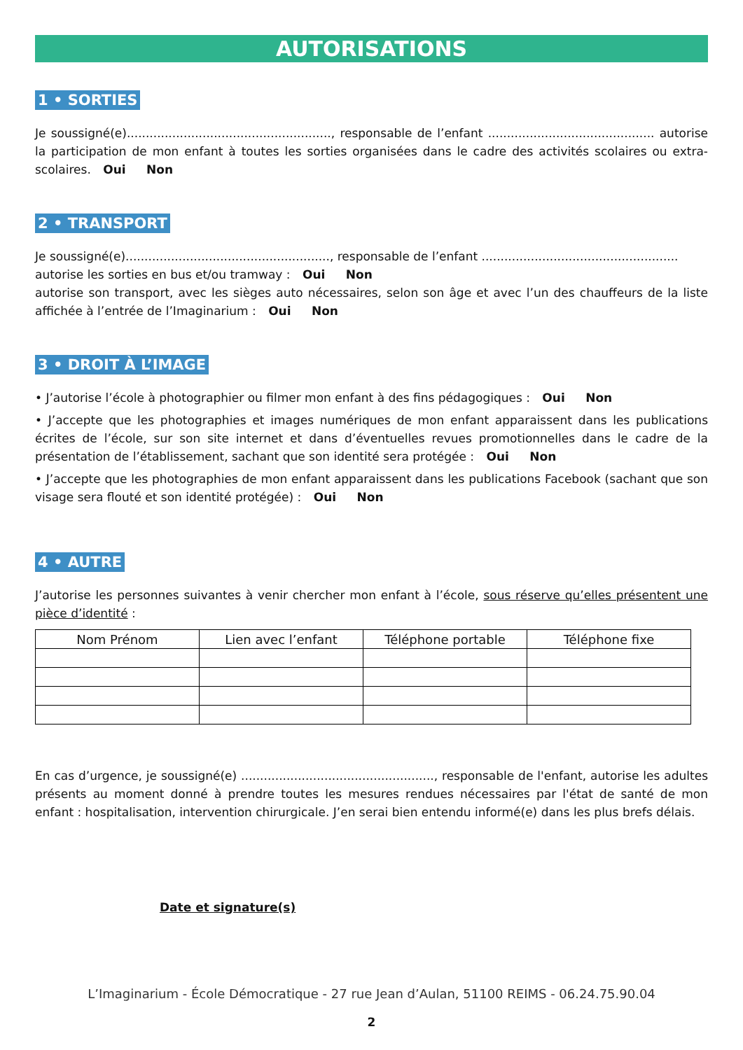AUTORISATIONS
1 • SORTIES
Je soussigné(e)......................................................, responsable de l’enfant ............................................ autorise la participation de mon enfant à toutes les sorties organisées dans le cadre des activités scolaires ou extra-scolaires. Oui Non
2 • TRANSPORT
Je soussigné(e)......................................................, responsable de l’enfant ....................................................
autorise les sorties en bus et/ou tramway : Oui Non
autorise son transport, avec les sièges auto nécessaires, selon son âge et avec l’un des chauffeurs de la liste affichée à l’entrée de l’Imaginarium : Oui Non
3 • DROIT À L’IMAGE
• J’autorise l’école à photographier ou filmer mon enfant à des fins pédagogiques : Oui Non
• J’accepte que les photographies et images numériques de mon enfant apparaissent dans les publications écrites de l’école, sur son site internet et dans d’éventuelles revues promotionnelles dans le cadre de la présentation de l’établissement, sachant que son identité sera protégée : Oui Non
• J’accepte que les photographies de mon enfant apparaissent dans les publications Facebook (sachant que son visage sera flouté et son identité protégée) : Oui Non
4 • AUTRE
J’autorise les personnes suivantes à venir chercher mon enfant à l’école, sous réserve qu’elles présentent une pièce d’identité :
| Nom Prénom | Lien avec l’enfant | Téléphone portable | Téléphone fixe |
| --- | --- | --- | --- |
En cas d’urgence, je soussigné(e) ..................................................., responsable de l'enfant, autorise les adultes présents au moment donné à prendre toutes les mesures rendues nécessaires par l'état de santé de mon enfant : hospitalisation, intervention chirurgicale. J’en serai bien entendu informé(e) dans les plus brefs délais.
Date et signature(s)
L’Imaginarium - École Démocratique - 27 rue Jean d’Aulan, 51100 REIMS - 06.24.75.90.04
2